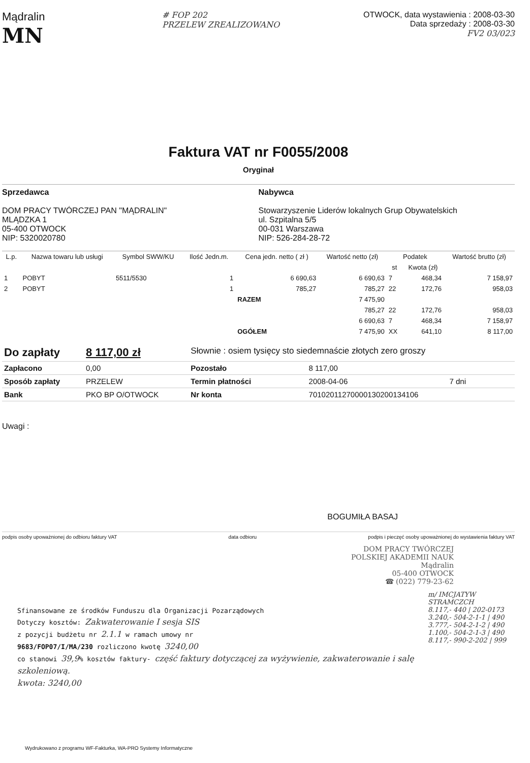Mądralin
MN
# FOP 202
PRZELEW ZREALIZOWANO
OTWOCK, data wystawienia : 2008-03-30
Data sprzedaży : 2008-03-30
FV2 03/023
Faktura VAT nr F0055/2008
Oryginał
Sprzedawca
DOM PRACY TWÓRCZEJ PAN "MĄDRALIN"
MLĄDZKA 1
05-400 OTWOCK
NIP: 5320020780
Nabywca
Stowarzyszenie Liderów lokalnych Grup Obywatelskich
ul. Szpitalna 5/5
00-031 Warszawa
NIP: 526-284-28-72
| L.p. | Nazwa towaru lub usługi | Symbol SWW/KU | Ilość Jedn.m. | Cena jedn. netto ( zł ) | Wartość netto (zł) | Podatek | | Wartość brutto (zł) |
| --- | --- | --- | --- | --- | --- | --- | --- | --- |
| | | | | | | st | Kwota (zł) | |
| 1 | POBYT | 5511/5530 | 1 | 6 690,63 | 6 690,63 | 7 | 468,34 | 7 158,97 |
| 2 | POBYT | | 1 | 785,27 | 785,27 | 22 | 172,76 | 958,03 |
| | | | | RAZEM | 7 475,90 | | | |
| | | | | | 785,27 | 22 | 172,76 | 958,03 |
| | | | | | 6 690,63 | 7 | 468,34 | 7 158,97 |
| | | | | OGÓŁEM | 7 475,90 | XX | 641,10 | 8 117,00 |
| Do zapłaty | 8 117,00 zł | Słownie : osiem tysięcy sto siedemnaście złotych zero groszy | | |
| Zapłacono | 0,00 | Pozostało | 8 117,00 | |
| Sposób zapłaty | PRZELEW | Termin płatności | 2008-04-06 | 7 dni |
| Bank | PKO BP O/OTWOCK | Nr konta | 70102011270000130200134106 | |
Uwagi :
BOGUMIŁA BASAJ
podpis osoby upoważnionej do odbioru faktury VAT data odbioru podpis i pieczęć osoby upoważnionej do wystawienia faktury VAT
DOM PRACY TWÓRCZEJ
POLSKIEJ AKADEMII NAUK
Mądralin
05-400 OTWOCK
☎ (022) 779-23-62
Sfinansowane ze środków Funduszu dla Organizacji Pozarządowych
Dotyczy kosztów: Zakwaterowanie I sesja SIS
z pozycji budżetu nr 2.1.1 w ramach umowy nr
9683/FOP07/I/MA/230 rozliczono kwotę 3240,00
co stanowi 39,9% kosztów faktury- część faktury dotyczącej za wyżywienie, zakwaterowanie i salę szkoleniową.
kwota: 3240,00
m/ IMCJATYW STRAMCZCH
8.117,- 440 | 202-0173
3.240,- 504-2-1-1 | 490
3.777,- 504-2-1-2 | 490
1.100,- 504-2-1-3 | 490
8.117,- 990-2-202 | 999
Wydrukowano z programu WF-Fakturka, WA-PRO Systemy Informatyczne